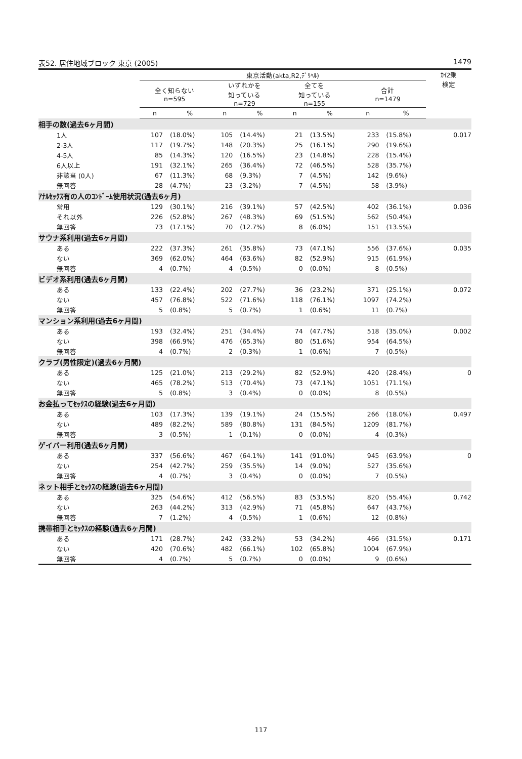表52. 居住地域ブロック 東京 (2005) 1479
| | 東京活動(akta,R2,ﾃﾞﾘﾍﾙ) | | | | | | | | ｶｲ2乗 検定 |
| --- | --- | --- | --- | --- | --- | --- | --- | --- | --- |
| | 全く知らない n=595 | | いずれかを 知っている n=729 | | 全てを 知っている n=155 | | 合計 n=1479 | | |
| | n | % | n | % | n | % | n | % | |
| 相手の数(過去6ヶ月間) | | | | | | | | | |
| 1人 | 107 | (18.0%) | 105 | (14.4%) | 21 | (13.5%) | 233 | (15.8%) | 0.017 |
| 2-3人 | 117 | (19.7%) | 148 | (20.3%) | 25 | (16.1%) | 290 | (19.6%) | |
| 4-5人 | 85 | (14.3%) | 120 | (16.5%) | 23 | (14.8%) | 228 | (15.4%) | |
| 6人以上 | 191 | (32.1%) | 265 | (36.4%) | 72 | (46.5%) | 528 | (35.7%) | |
| 非該当 (0人) | 67 | (11.3%) | 68 | (9.3%) | 7 | (4.5%) | 142 | (9.6%) | |
| 無回答 | 28 | (4.7%) | 23 | (3.2%) | 7 | (4.5%) | 58 | (3.9%) | |
| ｱﾅﾙｾｯｸｽ有の人のｺﾝﾄﾞｰﾑ使用状況(過去6ヶ月) | | | | | | | | | |
| 常用 | 129 | (30.1%) | 216 | (39.1%) | 57 | (42.5%) | 402 | (36.1%) | 0.036 |
| それ以外 | 226 | (52.8%) | 267 | (48.3%) | 69 | (51.5%) | 562 | (50.4%) | |
| 無回答 | 73 | (17.1%) | 70 | (12.7%) | 8 | (6.0%) | 151 | (13.5%) | |
| サウナ系利用(過去6ヶ月間) | | | | | | | | | |
| ある | 222 | (37.3%) | 261 | (35.8%) | 73 | (47.1%) | 556 | (37.6%) | 0.035 |
| ない | 369 | (62.0%) | 464 | (63.6%) | 82 | (52.9%) | 915 | (61.9%) | |
| 無回答 | 4 | (0.7%) | 4 | (0.5%) | 0 | (0.0%) | 8 | (0.5%) | |
| ビデオ系利用(過去6ヶ月間) | | | | | | | | | |
| ある | 133 | (22.4%) | 202 | (27.7%) | 36 | (23.2%) | 371 | (25.1%) | 0.072 |
| ない | 457 | (76.8%) | 522 | (71.6%) | 118 | (76.1%) | 1097 | (74.2%) | |
| 無回答 | 5 | (0.8%) | 5 | (0.7%) | 1 | (0.6%) | 11 | (0.7%) | |
| マンション系利用(過去6ヶ月間) | | | | | | | | | |
| ある | 193 | (32.4%) | 251 | (34.4%) | 74 | (47.7%) | 518 | (35.0%) | 0.002 |
| ない | 398 | (66.9%) | 476 | (65.3%) | 80 | (51.6%) | 954 | (64.5%) | |
| 無回答 | 4 | (0.7%) | 2 | (0.3%) | 1 | (0.6%) | 7 | (0.5%) | |
| クラブ(男性限定)(過去6ヶ月間) | | | | | | | | | |
| ある | 125 | (21.0%) | 213 | (29.2%) | 82 | (52.9%) | 420 | (28.4%) | 0 |
| ない | 465 | (78.2%) | 513 | (70.4%) | 73 | (47.1%) | 1051 | (71.1%) | |
| 無回答 | 5 | (0.8%) | 3 | (0.4%) | 0 | (0.0%) | 8 | (0.5%) | |
| お金払ってｾｯｸｽの経験(過去6ヶ月間) | | | | | | | | | |
| ある | 103 | (17.3%) | 139 | (19.1%) | 24 | (15.5%) | 266 | (18.0%) | 0.497 |
| ない | 489 | (82.2%) | 589 | (80.8%) | 131 | (84.5%) | 1209 | (81.7%) | |
| 無回答 | 3 | (0.5%) | 1 | (0.1%) | 0 | (0.0%) | 4 | (0.3%) | |
| ゲイバー利用(過去6ヶ月間) | | | | | | | | | |
| ある | 337 | (56.6%) | 467 | (64.1%) | 141 | (91.0%) | 945 | (63.9%) | 0 |
| ない | 254 | (42.7%) | 259 | (35.5%) | 14 | (9.0%) | 527 | (35.6%) | |
| 無回答 | 4 | (0.7%) | 3 | (0.4%) | 0 | (0.0%) | 7 | (0.5%) | |
| ネット相手とｾｯｸｽの経験(過去6ヶ月間) | | | | | | | | | |
| ある | 325 | (54.6%) | 412 | (56.5%) | 83 | (53.5%) | 820 | (55.4%) | 0.742 |
| ない | 263 | (44.2%) | 313 | (42.9%) | 71 | (45.8%) | 647 | (43.7%) | |
| 無回答 | 7 | (1.2%) | 4 | (0.5%) | 1 | (0.6%) | 12 | (0.8%) | |
| 携帯相手とｾｯｸｽの経験(過去6ヶ月間) | | | | | | | | | |
| ある | 171 | (28.7%) | 242 | (33.2%) | 53 | (34.2%) | 466 | (31.5%) | 0.171 |
| ない | 420 | (70.6%) | 482 | (66.1%) | 102 | (65.8%) | 1004 | (67.9%) | |
| 無回答 | 4 | (0.7%) | 5 | (0.7%) | 0 | (0.0%) | 9 | (0.6%) | |
117